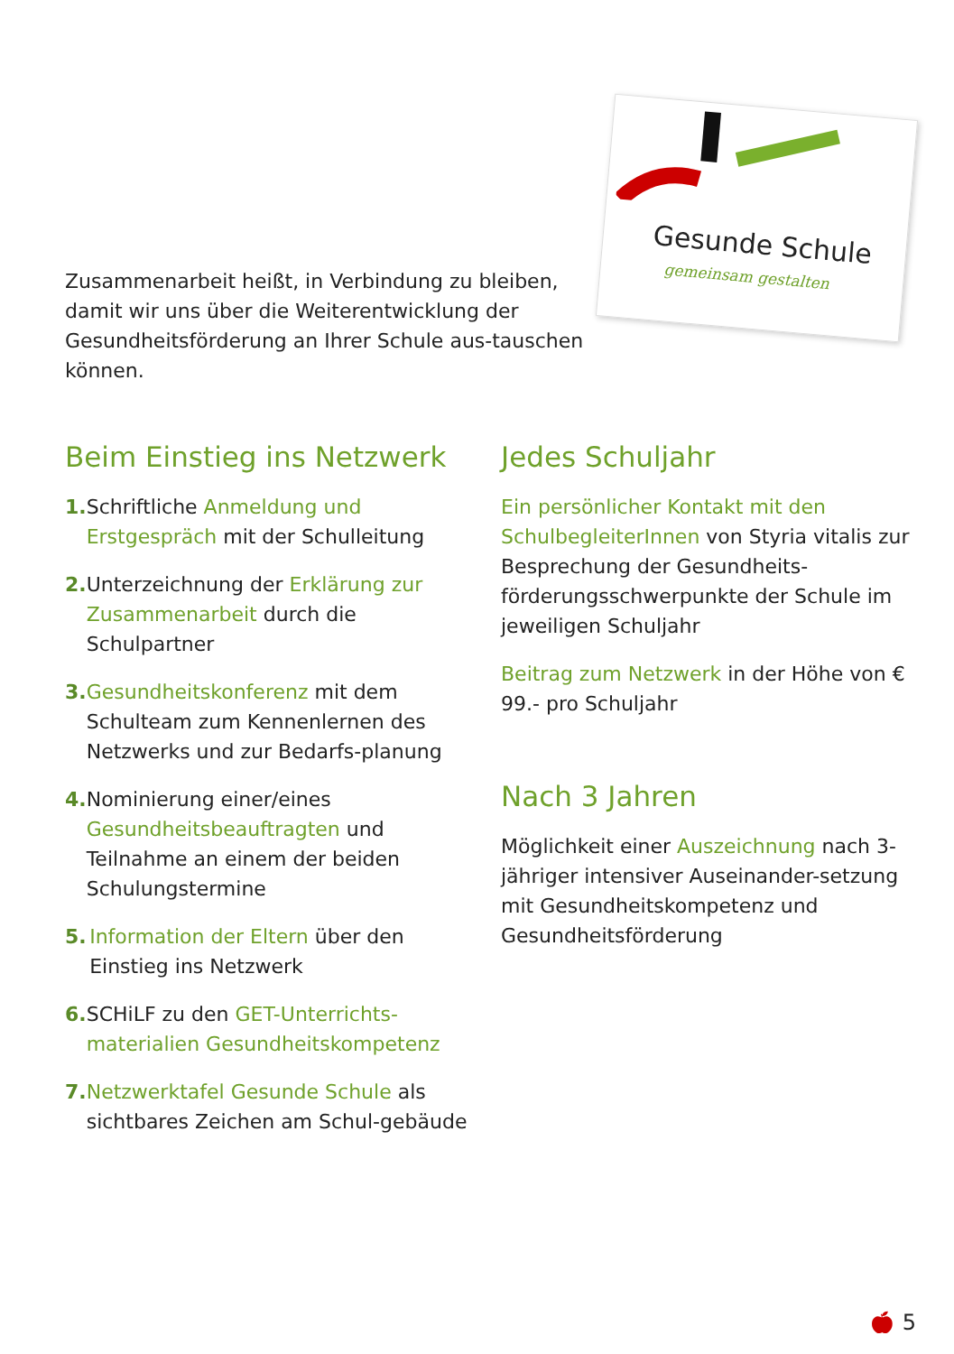Gesunde Schule
gemeinsam gestalten
Zusammenarbeit heißt, in Verbindung zu bleiben, damit wir uns über die Weiterentwicklung der Gesundheitsförderung an Ihrer Schule aus-tauschen können.
Beim Einstieg ins Netzwerk
1. Schriftliche Anmeldung und Erstgespräch mit der Schulleitung
2. Unterzeichnung der Erklärung zur Zusammenarbeit durch die Schulpartner
3. Gesundheitskonferenz mit dem Schulteam zum Kennenlernen des Netzwerks und zur Bedarfs-planung
4. Nominierung einer/eines Gesundheitsbeauftragten und Teilnahme an einem der beiden Schulungstermine
5. Information der Eltern über den Einstieg ins Netzwerk
6. SCHiLF zu den GET-Unterrichts-materialien Gesundheitskompetenz
7. Netzwerktafel Gesunde Schule als sichtbares Zeichen am Schul-gebäude
Jedes Schuljahr
Ein persönlicher Kontakt mit den SchulbegleiterInnen von Styria vitalis zur Besprechung der Gesundheits-förderungsschwerpunkte der Schule im jeweiligen Schuljahr
Beitrag zum Netzwerk in der Höhe von € 99.- pro Schuljahr
Nach 3 Jahren
Möglichkeit einer Auszeichnung nach 3-jähriger intensiver Auseinander-setzung mit Gesundheitskompetenz und Gesundheitsförderung
🍎︎ 5